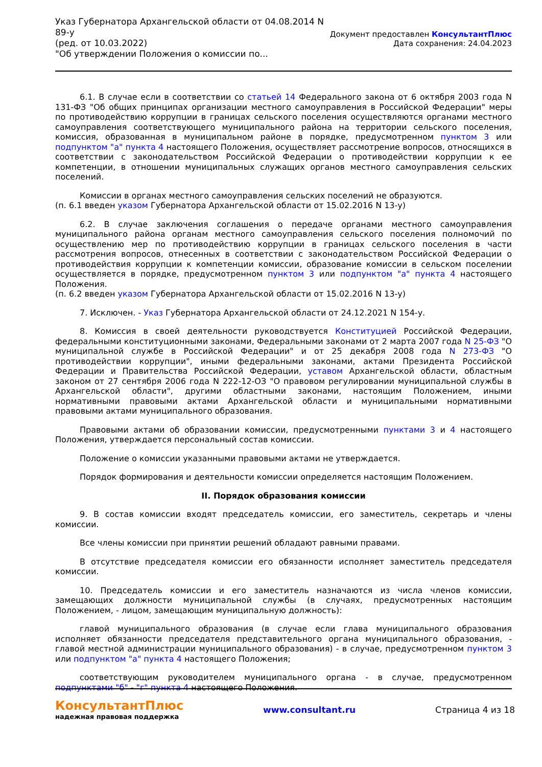Указ Губернатора Архангельской области от 04.08.2014 N
89-у
(ред. от 10.03.2022)
"Об утверждении Положения о комиссии по...
Документ предоставлен КонсультантПлюс
Дата сохранения: 24.04.2023
6.1. В случае если в соответствии со статьей 14 Федерального закона от 6 октября 2003 года N 131-ФЗ "Об общих принципах организации местного самоуправления в Российской Федерации" меры по противодействию коррупции в границах сельского поселения осуществляются органами местного самоуправления соответствующего муниципального района на территории сельского поселения, комиссия, образованная в муниципальном районе в порядке, предусмотренном пунктом 3 или подпунктом "а" пункта 4 настоящего Положения, осуществляет рассмотрение вопросов, относящихся в соответствии с законодательством Российской Федерации о противодействии коррупции к ее компетенции, в отношении муниципальных служащих органов местного самоуправления сельских поселений.
Комиссии в органах местного самоуправления сельских поселений не образуются.
(п. 6.1 введен указом Губернатора Архангельской области от 15.02.2016 N 13-у)
6.2. В случае заключения соглашения о передаче органами местного самоуправления муниципального района органам местного самоуправления сельского поселения полномочий по осуществлению мер по противодействию коррупции в границах сельского поселения в части рассмотрения вопросов, отнесенных в соответствии с законодательством Российской Федерации о противодействия коррупции к компетенции комиссии, образование комиссии в сельском поселении осуществляется в порядке, предусмотренном пунктом 3 или подпунктом "а" пункта 4 настоящего Положения.
(п. 6.2 введен указом Губернатора Архангельской области от 15.02.2016 N 13-у)
7. Исключен. - Указ Губернатора Архангельской области от 24.12.2021 N 154-у.
8. Комиссия в своей деятельности руководствуется Конституцией Российской Федерации, федеральными конституционными законами, Федеральными законами от 2 марта 2007 года N 25-ФЗ "О муниципальной службе в Российской Федерации" и от 25 декабря 2008 года N 273-ФЗ "О противодействии коррупции", иными федеральными законами, актами Президента Российской Федерации и Правительства Российской Федерации, уставом Архангельской области, областным законом от 27 сентября 2006 года N 222-12-ОЗ "О правовом регулировании муниципальной службы в Архангельской области", другими областными законами, настоящим Положением, иными нормативными правовыми актами Архангельской области и муниципальными нормативными правовыми актами муниципального образования.
Правовыми актами об образовании комиссии, предусмотренными пунктами 3 и 4 настоящего Положения, утверждается персональный состав комиссии.
Положение о комиссии указанными правовыми актами не утверждается.
Порядок формирования и деятельности комиссии определяется настоящим Положением.
II. Порядок образования комиссии
9. В состав комиссии входят председатель комиссии, его заместитель, секретарь и члены комиссии.
Все члены комиссии при принятии решений обладают равными правами.
В отсутствие председателя комиссии его обязанности исполняет заместитель председателя комиссии.
10. Председатель комиссии и его заместитель назначаются из числа членов комиссии, замещающих должности муниципальной службы (в случаях, предусмотренных настоящим Положением, - лицом, замещающим муниципальную должность):
главой муниципального образования (в случае если глава муниципального образования исполняет обязанности председателя представительного органа муниципального образования, - главой местной администрации муниципального образования) - в случае, предусмотренном пунктом 3 или подпунктом "а" пункта 4 настоящего Положения;
соответствующим руководителем муниципального органа - в случае, предусмотренном подпунктами "б" - "г" пункта 4 настоящего Положения.
КонсультантПлюс
надежная правовая поддержка
www.consultant.ru Страница 4 из 18